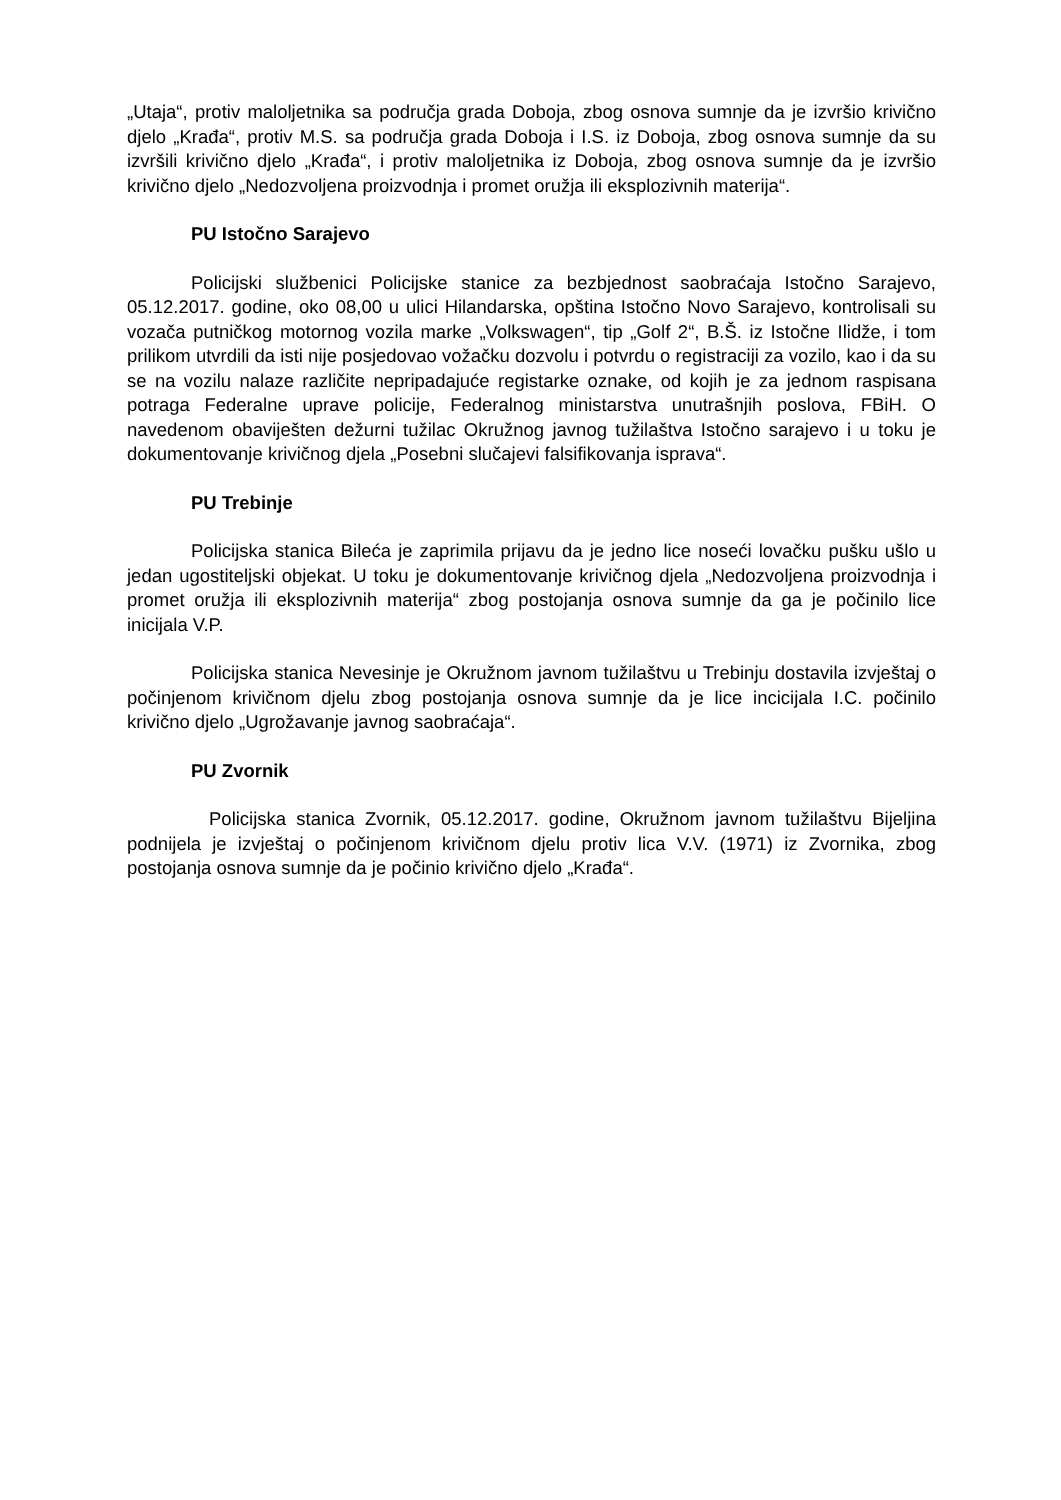„Utaja“, protiv maloljetnika sa područja grada Doboja, zbog osnova sumnje da je izvršio krivično djelo „Krađa“, protiv M.S. sa područja grada Doboja i I.S. iz Doboja, zbog osnova sumnje da su izvršili krivično djelo „Krađa“, i protiv maloljetnika iz Doboja, zbog osnova sumnje da je izvršio krivično djelo „Nedozvoljena proizvodnja i promet oružja ili eksplozivnih materija“.
PU Istočno Sarajevo
Policijski službenici Policijske stanice za bezbjednost saobraćaja Istočno Sarajevo, 05.12.2017. godine, oko 08,00 u ulici Hilandarska, opština Istočno Novo Sarajevo, kontrolisali su vozača putničkog motornog vozila marke „Volkswagen“, tip „Golf 2“, B.Š. iz Istočne Ilidže, i tom prilikom utvrdili da isti nije posjedovao vožačku dozvolu i potvrdu o registraciji za vozilo, kao i da su se na vozilu nalaze različite nepripadajuće registarke oznake, od kojih je za jednom raspisana potraga Federalne uprave policije, Federalnog ministarstva unutrašnjih poslova, FBiH. O navedenom obaviješten dežurni tužilac Okružnog javnog tužilaštva Istočno sarajevo i u toku je dokumentovanje krivičnog djela „Posebni slučajevi falsifikovanja isprava“.
PU Trebinje
Policijska stanica Bileća je zaprimila prijavu da je jedno lice noseći lovačku pušku ušlo u jedan ugostiteljski objekat. U toku je dokumentovanje krivičnog djela „Nedozvoljena proizvodnja i promet oružja ili eksplozivnih materija“ zbog postojanja osnova sumnje da ga je počinilo lice inicijala V.P.
Policijska stanica Nevesinje je Okružnom javnom tužilaštvu u Trebinju dostavila izvještaj o počinjenom krivičnom djelu zbog postojanja osnova sumnje da je lice incicijala I.C. počinilo krivično djelo „Ugrožavanje javnog saobraćaja“.
PU Zvornik
Policijska stanica Zvornik, 05.12.2017. godine, Okružnom javnom tužilaštvu Bijeljina podnijela je izvještaj o počinjenom krivičnom djelu protiv lica V.V. (1971) iz Zvornika, zbog postojanja osnova sumnje da je počinio krivično djelo „Krađa“.